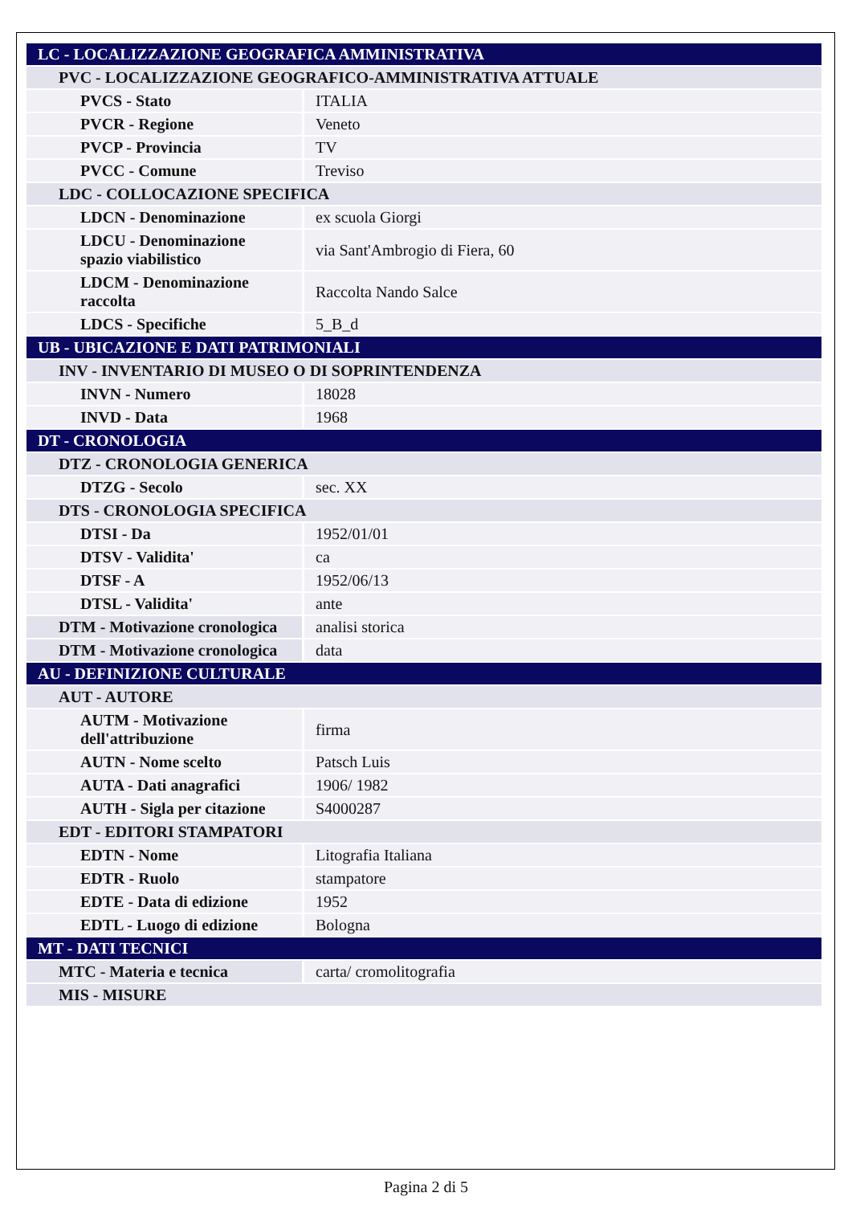| LC - LOCALIZZAZIONE GEOGRAFICA AMMINISTRATIVA | |
| PVC - LOCALIZZAZIONE GEOGRAFICO-AMMINISTRATIVA ATTUALE | |
| PVCS - Stato | ITALIA |
| PVCR - Regione | Veneto |
| PVCP - Provincia | TV |
| PVCC - Comune | Treviso |
| LDC - COLLOCAZIONE SPECIFICA | |
| LDCN - Denominazione | ex scuola Giorgi |
| LDCU - Denominazione spazio viabilistico | via Sant'Ambrogio di Fiera, 60 |
| LDCM - Denominazione raccolta | Raccolta Nando Salce |
| LDCS - Specifiche | 5_B_d |
| UB - UBICAZIONE E DATI PATRIMONIALI | |
| INV - INVENTARIO DI MUSEO O DI SOPRINTENDENZA | |
| INVN - Numero | 18028 |
| INVD - Data | 1968 |
| DT - CRONOLOGIA | |
| DTZ - CRONOLOGIA GENERICA | |
| DTZG - Secolo | sec. XX |
| DTS - CRONOLOGIA SPECIFICA | |
| DTSI - Da | 1952/01/01 |
| DTSV - Validita' | ca |
| DTSF - A | 1952/06/13 |
| DTSL - Validita' | ante |
| DTM - Motivazione cronologica | analisi storica |
| DTM - Motivazione cronologica | data |
| AU - DEFINIZIONE CULTURALE | |
| AUT - AUTORE | |
| AUTM - Motivazione dell'attribuzione | firma |
| AUTN - Nome scelto | Patsch Luis |
| AUTA - Dati anagrafici | 1906/ 1982 |
| AUTH - Sigla per citazione | S4000287 |
| EDT - EDITORI STAMPATORI | |
| EDTN - Nome | Litografia Italiana |
| EDTR - Ruolo | stampatore |
| EDTE - Data di edizione | 1952 |
| EDTL - Luogo di edizione | Bologna |
| MT - DATI TECNICI | |
| MTC - Materia e tecnica | carta/ cromolitografia |
| MIS - MISURE | |
Pagina 2 di 5